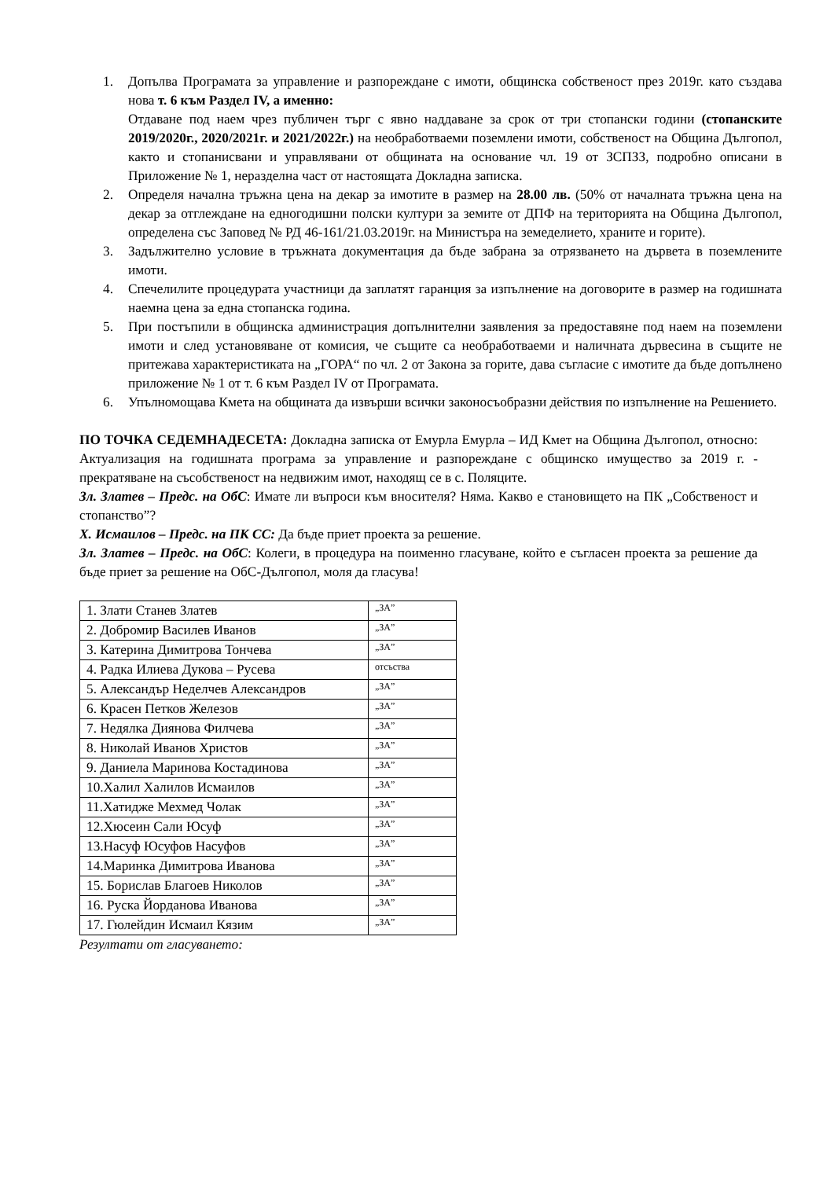1. Допълва Програмата за управление и разпореждане с имоти, общинска собственост през 2019г. като създава нова т. 6 към Раздел IV, а именно:
Отдаване под наем чрез публичен търг с явно наддаване за срок от три стопански години (стопанските 2019/2020г., 2020/2021г. и 2021/2022г.) на необработваеми поземлени имоти, собственост на Община Дългопол, както и стопанисвани и управлявани от общината на основание чл. 19 от ЗСПЗЗ, подробно описани в Приложение № 1, неразделна част от настоящата Докладна записка.
2. Определя начална тръжна цена на декар за имотите в размер на 28.00 лв. (50% от началната тръжна цена на декар за отглеждане на едногодишни полски култури за земите от ДПФ на територията на Община Дългопол, определена със Заповед № РД 46-161/21.03.2019г. на Министъра на земеделието, храните и горите).
3. Задължително условие в тръжната документация да бъде забрана за отрязването на дървета в поземлените имоти.
4. Спечелилите процедурата участници да заплатят гаранция за изпълнение на договорите в размер на годишната наемна цена за една стопанска година.
5. При постъпили в общинска администрация допълнителни заявления за предоставяне под наем на поземлени имоти и след установяване от комисия, че същите са необработваеми и наличната дървесина в същите не притежава характеристиката на „ГОРА“ по чл. 2 от Закона за горите, дава съгласие с имотите да бъде допълнено приложение № 1 от т. 6 към Раздел IV от Програмата.
6. Упълномощава Кмета на общината да извърши всички законосъобразни действия по изпълнение на Решението.
ПО ТОЧКА СЕДЕМНАДЕСЕТА: Докладна записка от Емурла Емурла – ИД Кмет на Община Дългопол, относно: Актуализация на годишната програма за управление и разпореждане с общинско имущество за 2019 г. - прекратяване на съсобственост на недвижим имот, находящ се в с. Поляците.
Зл. Златев – Предс. на ОбС: Имате ли въпроси към вносителя? Няма. Какво е становището на ПК „Собственост и стопанство”?
Х. Исмаилов – Предс. на ПК СС: Да бъде приет проекта за решение.
Зл. Златев – Предс. на ОбС: Колеги, в процедура на поименно гласуване, който е съгласен проекта за решение да бъде приет за решение на ОбС-Дългопол, моля да гласува!
| 1. Злати Станев Златев | „ЗА” |
| 2. Добромир Василев Иванов | „ЗА” |
| 3. Катерина Димитрова Тончева | „ЗА” |
| 4. Радка Илиева Дукова – Русева | отсъства |
| 5. Александър Неделчев Александров | „ЗА” |
| 6. Красен Петков Железов | „ЗА” |
| 7. Недялка Диянова Филчева | „ЗА” |
| 8. Николай Иванов Христов | „ЗА” |
| 9. Даниела Маринова Костадинова | „ЗА” |
| 10.Халил Халилов Исмаилов | „ЗА” |
| 11.Хатидже Мехмед Чолак | „ЗА” |
| 12.Хюсеин Сали Юсуф | „ЗА” |
| 13.Насуф Юсуфов Насуфов | „ЗА” |
| 14.Маринка Димитрова Иванова | „ЗА” |
| 15. Борислав Благоев Николов | „ЗА” |
| 16. Руска Йорданова Иванова | „ЗА” |
| 17. Гюлейдин Исмаил Кязим | „ЗА” |
Резултати от гласуването: